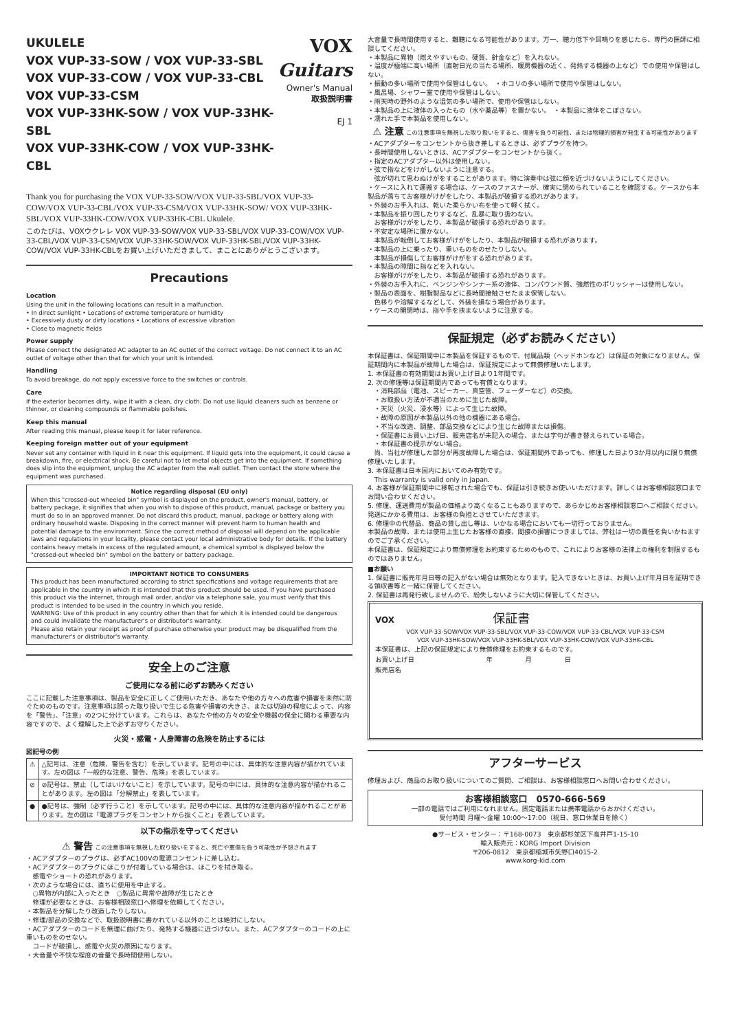UKULELE
VOX VUP-33-SOW / VOX VUP-33-SBL
VOX VUP-33-COW / VOX VUP-33-CBL
VOX VUP-33-CSM
VOX VUP-33HK-SOW / VOX VUP-33HK-SBL
VOX VUP-33HK-COW / VOX VUP-33HK-CBL
VOX
Guitars
Owner's Manual
取扱説明書
EJ 1
Thank you for purchasing the VOX VUP-33-SOW/VOX VUP-33-SBL/VOX VUP-33-COW/VOX VUP-33-CBL/VOX VUP-33-CSM/VOX VUP-33HK-SOW/ VOX VUP-33HK-SBL/VOX VUP-33HK-COW/VOX VUP-33HK-CBL Ukulele.
このたびは、VOXウクレレ VOX VUP-33-SOW/VOX VUP-33-SBL/VOX VUP-33-COW/VOX VUP-33-CBL/VOX VUP-33-CSM/VOX VUP-33HK-SOW/VOX VUP-33HK-SBL/VOX VUP-33HK-COW/VOX VUP-33HK-CBLをお買い上げいただきまして、まことにありがとうございます。
Precautions
Location
Using the unit in the following locations can result in a malfunction.
• In direct sunlight • Locations of extreme temperature or humidity
• Excessively dusty or dirty locations • Locations of excessive vibration
• Close to magnetic fields
Power supply
Please connect the designated AC adapter to an AC outlet of the correct voltage. Do not connect it to an AC outlet of voltage other than that for which your unit is intended.
Handling
To avoid breakage, do not apply excessive force to the switches or controls.
Care
If the exterior becomes dirty, wipe it with a clean, dry cloth. Do not use liquid cleaners such as benzene or thinner, or cleaning compounds or flammable polishes.
Keep this manual
After reading this manual, please keep it for later reference.
Keeping foreign matter out of your equipment
Never set any container with liquid in it near this equipment. If liquid gets into the equipment, it could cause a breakdown, fire, or electrical shock. Be careful not to let metal objects get into the equipment. If something does slip into the equipment, unplug the AC adapter from the wall outlet. Then contact the store where the equipment was purchased.
Notice regarding disposal (EU only)
When this "crossed-out wheeled bin" symbol is displayed on the product, owner's manual, battery, or battery package, it signifies that when you wish to dispose of this product, manual, package or battery you must do so in an approved manner. Do not discard this product, manual, package or battery along with ordinary household waste. Disposing in the correct manner will prevent harm to human health and potential damage to the environment. Since the correct method of disposal will depend on the applicable laws and regulations in your locality, please contact your local administrative body for details. If the battery contains heavy metals in excess of the regulated amount, a chemical symbol is displayed below the "crossed-out wheeled bin" symbol on the battery or battery package.
IMPORTANT NOTICE TO CONSUMERS
This product has been manufactured according to strict specifications and voltage requirements that are applicable in the country in which it is intended that this product should be used. If you have purchased this product via the internet, through mail order, and/or via a telephone sale, you must verify that this product is intended to be used in the country in which you reside.
WARNING: Use of this product in any country other than that for which it is intended could be dangerous and could invalidate the manufacturer's or distributor's warranty.
Please also retain your receipt as proof of purchase otherwise your product may be disqualified from the manufacturer's or distributor's warranty.
安全上のご注意
ご使用になる前に必ずお読みください
ここに記載した注意事項は、製品を安全に正しくご使用いただき、あなたや他の方々への危害や損害を未然に防ぐためのものです。注意事項は誤った取り扱いで生じる危害や損害の大きさ、または切迫の程度によって、内容を「警告」、「注意」の2つに分けています。これらは、あなたや他の方々の安全や機器の保全に関わる重要な内容ですので、よく理解した上で必ずお守りください。
火災・感電・人身障害の危険を防止するには
図記号の例
| ⚠ | △記号は、注意（危険、警告を含む）を示しています。記号の中には、具体的な注意内容が描かれています。左の図は「一般的な注意、警告、危険」を表しています。 |
| ⊘ | ⊘記号は、禁止（してはいけないこと）を示しています。記号の中には、具体的な注意内容が描かれることがあります。左の図は「分解禁止」を表しています。 |
| ● | ●記号は、強制（必ず行うこと）を示しています。記号の中には、具体的な注意内容が描かれることがあります。左の図は「電源プラグをコンセントから抜くこと」を表しています。 |
以下の指示を守ってください
⚠ 警告 この注意事項を無視した取り扱いをすると、死亡や重傷を負う可能性が予想されます
・ACアダプターのプラグは、必ずAC100Vの電源コンセントに差し込む。
・ACアダプターのプラグにほこりが付着している場合は、ほこりを拭き取る。
　感電やショートの恐れがあります。
・次のような場合には、直ちに使用を中止する。
　○異物が内部に入ったとき　○製品に異常や故障が生じたとき
　修理が必要なときは、お客様相談窓口へ修理を依頼してください。
・本製品を分解したり改造したりしない。
・修理/部品の交換などで、取扱説明書に書かれている以外のことは絶対にしない。
・ACアダプターのコードを無理に曲げたり、発熱する機器に近づけない。また、ACアダプターのコードの上に重いものをのせない。
　コードが破損し、感電や火災の原因になります。
・大音量や不快な程度の音量で長時間使用しない。
大音量で長時間使用すると、難聴になる可能性があります。万一、聴力低下や耳鳴りを感じたら、専門の医師に相談してください。
・本製品に異物（燃えやすいもの、硬貨、針金など）を入れない。
・温度が極端に高い場所（直射日光の当たる場所、暖房機器の近く、発熱する機器の上など）での使用や保管はしない。
・振動の多い場所で使用や保管はしない。　・ホコリの多い場所で使用や保管はしない。
・風呂場、シャワー室で使用や保管はしない。
・雨天時の野外のような湿気の多い場所で、使用や保管はしない。
・本製品の上に液体の入ったもの（水や薬品等）を置かない。　・本製品に液体をこぼさない。
・濡れた手で本製品を使用しない。
⚠ 注意 この注意事項を無視した取り扱いをすると、傷害を負う可能性、または物理的損害が発生する可能性があります
・ACアダプターをコンセントから抜き差しするときは、必ずプラグを持つ。
・長時間使用しないときは、ACアダプターをコンセントから抜く。
・指定のACアダプター以外は使用しない。
・弦で指などをけがしないように注意する。
　弦が切れて思わぬけがをすることがあります。特に演奏中は弦に顔を近づけないようにしてください。
・ケースに入れて運搬する場合は、ケースのファスナーが、確実に閉められていることを確認する。ケースから本製品が落ちてお客様がけがをしたり、本製品が破損する恐れがあります。
・外装のお手入れは、乾いた柔らかい布を使って軽く拭く。
・本製品を振り回したりするなど、乱暴に取り扱わない。
　お客様がけがをしたり、本製品が破損する恐れがあります。
・不安定な場所に置かない。
　本製品が転倒してお客様がけがをしたり、本製品が破損する恐れがあります。
・本製品の上に乗ったり、重いものをのせたりしない。
　本製品が損傷してお客様がけがをする恐れがあります。
・本製品の隙間に指などを入れない。
　お客様がけがをしたり、本製品が破損する恐れがあります。
・外装のお手入れに、ベンジンやシンナー系の液体、コンパウンド質、強燃性のポリッシャーは使用しない。
・製品の表面を、樹脂製品などに長時間接触させたまま保管しない。
　色移りや溶解するなどして、外装を損なう場合があります。
・ケースの開閉時は、指や手を挟まないように注意する。
保証規定（必ずお読みください）
本保証書は、保証期間中に本製品を保証するもので、付属品類（ヘッドホンなど）は保証の対象になりません。保証期間内に本製品が故障した場合は、保証規定によって無償修理いたします。
1. 本保証書の有効期間はお買い上げ日より1年間です。
2. 次の修理等は保証期間内であっても有償となります。
　・消耗部品（電池、スピーカー、真空管、フェーダーなど）の交換。
　・お取扱い方法が不適当のために生じた故障。
　・天災（火災、浸水等）によって生じた故障。
　・故障の原因が本製品以外の他の機器にある場合。
　・不当な改造、調整、部品交換などにより生じた故障または損傷。
　・保証書にお買い上げ日、販売店名が未記入の場合、または字句が書き替えられている場合。
　・本保証書の提示がない場合。
　尚、当社が修理した部分が再度故障した場合は、保証期間外であっても、修理した日より3か月以内に限り無償修理いたします。
3. 本保証書は日本国内においてのみ有効です。
　This warranty is valid only in Japan.
4. お客様が保証期間中に移転された場合でも、保証は引き続きお使いいただけます。詳しくはお客様相談窓口までお問い合わせください。
5. 修理、運送費用が製品の価格より高くなることもありますので、あらかじめお客様相談窓口へご相談ください。発送にかかる費用は、お客様の負担とさせていただきます。
6. 修理中の代替品、商品の貸し出し等は、いかなる場合においても一切行っておりません。
本製品の故障、または使用上生じたお客様の直接、間接の損害につきましては、弊社は一切の責任を負いかねますのでご了承ください。
本保証書は、保証規定により無償修理をお約束するためのもので、これによりお客様の法律上の権利を制限するものではありません。
■お願い
1. 保証書に販売年月日等の記入がない場合は無効となります。記入できないときは、お買い上げ年月日を証明できる領収書等と一緒に保管してください。
2. 保証書は再発行致しませんので、紛失しないように大切に保管してください。
VOX 保証書
VOX VUP-33-SOW/VOX VUP-33-SBL/VOX VUP-33-COW/VOX VUP-33-CBL/VOX VUP-33-CSM
VOX VUP-33HK-SOW/VOX VUP-33HK-SBL/VOX VUP-33HK-COW/VOX VUP-33HK-CBL
本保証書は、上記の保証規定により無償修理をお約束するものです。
お買い上げ日　　　　　　　　　　　年　　　　　月　　　　　日
販売店名
アフターサービス
修理および、商品のお取り扱いについてのご質問、ご相談は、お客様相談窓口へお問い合わせください。
お客様相談窓口　0570-666-569
一部の電話ではご利用になれません。固定電話または携帯電話からおかけください。
受付時間 月曜～金曜 10:00～17:00（祝日、窓口休業日を除く）
●サービス・センター：〒168-0073　東京都杉並区下高井戸1-15-10
輸入販売元：KORG Import Division
〒206-0812　東京都稲城市矢野口4015-2
www.korg-kid.com